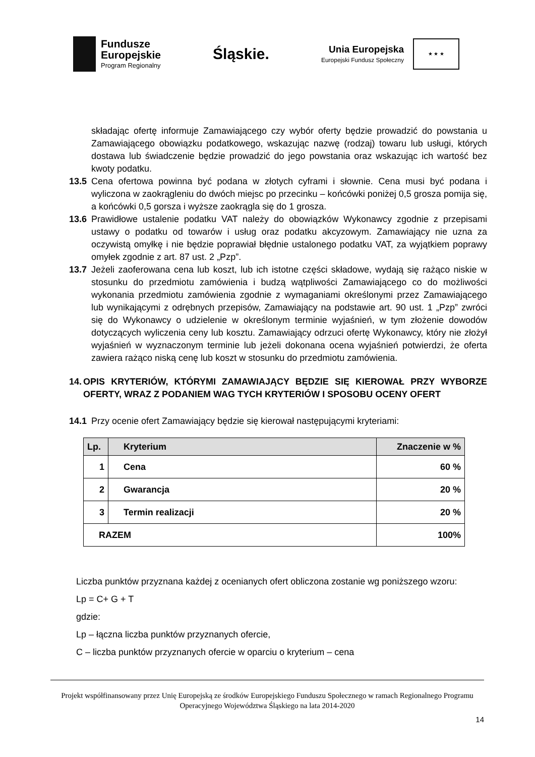Fundusze
Europejskie
Program Regionalny
Śląskie.
Unia Europejska
Europejski Fundusz Społeczny
★ ★ ★
składając ofertę informuje Zamawiającego czy wybór oferty będzie prowadzić do powstania u Zamawiającego obowiązku podatkowego, wskazując nazwę (rodzaj) towaru lub usługi, których dostawa lub świadczenie będzie prowadzić do jego powstania oraz wskazując ich wartość bez kwoty podatku.
13.5 Cena ofertowa powinna być podana w złotych cyframi i słownie. Cena musi być podana i wyliczona w zaokrągleniu do dwóch miejsc po przecinku – końcówki poniżej 0,5 grosza pomija się, a końcówki 0,5 gorsza i wyższe zaokrągla się do 1 grosza.
13.6 Prawidłowe ustalenie podatku VAT należy do obowiązków Wykonawcy zgodnie z przepisami ustawy o podatku od towarów i usług oraz podatku akcyzowym. Zamawiający nie uzna za oczywistą omyłkę i nie będzie poprawiał błędnie ustalonego podatku VAT, za wyjątkiem poprawy omyłek zgodnie z art. 87 ust. 2 „Pzp”.
13.7 Jeżeli zaoferowana cena lub koszt, lub ich istotne części składowe, wydają się rażąco niskie w stosunku do przedmiotu zamówienia i budzą wątpliwości Zamawiającego co do możliwości wykonania przedmiotu zamówienia zgodnie z wymaganiami określonymi przez Zamawiającego lub wynikającymi z odrębnych przepisów, Zamawiający na podstawie art. 90 ust. 1 „Pzp” zwróci się do Wykonawcy o udzielenie w określonym terminie wyjaśnień, w tym złożenie dowodów dotyczących wyliczenia ceny lub kosztu. Zamawiający odrzuci ofertę Wykonawcy, który nie złożył wyjaśnień w wyznaczonym terminie lub jeżeli dokonana ocena wyjaśnień potwierdzi, że oferta zawiera rażąco niską cenę lub koszt w stosunku do przedmiotu zamówienia.
14. OPIS KRYTERIÓW, KTÓRYMI ZAMAWIAJĄCY BĘDZIE SIĘ KIEROWAŁ PRZY WYBORZE OFERTY, WRAZ Z PODANIEM WAG TYCH KRYTERIÓW I SPOSOBU OCENY OFERT
14.1 Przy ocenie ofert Zamawiający będzie się kierował następującymi kryteriami:
| Lp. | Kryterium | Znaczenie w % |
| --- | --- | --- |
| 1 | Cena | 60 % |
| 2 | Gwarancja | 20 % |
| 3 | Termin realizacji | 20 % |
| RAZEM | | 100% |
Liczba punktów przyznana każdej z ocenianych ofert obliczona zostanie wg poniższego wzoru:
Lp = C+ G + T
gdzie:
Lp – łączna liczba punktów przyznanych ofercie,
C – liczba punktów przyznanych ofercie w oparciu o kryterium – cena
Projekt współfinansowany przez Unię Europejską ze środków Europejskiego Funduszu Społecznego w ramach Regionalnego Programu Operacyjnego Województwa Śląskiego na lata 2014-2020
14